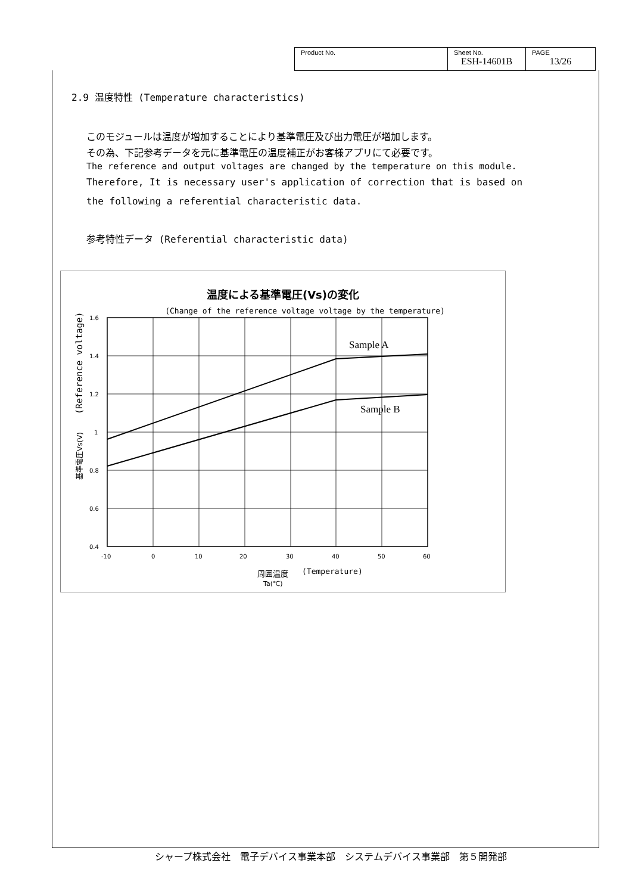| Product No. | Sheet No. ESH-14601B | PAGE 13/26 |
2.9 温度特性 (Temperature characteristics)
このモジュールは温度が増加することにより基準電圧及び出力電圧が増加します。
その為、下記参考データを元に基準電圧の温度補正がお客様アプリにて必要です。
The reference and output voltages are changed by the temperature on this module.
Therefore, It is necessary user's application of correction that is based on
the following a referential characteristic data.
参考特性データ (Referential characteristic data)
温度による基準電圧(Vs)の変化
(Change of the reference voltage voltage by the temperature)
Sample A
Sample B
1.6
1.4
1.2
1
0.8
0.6
0.4
-10
0
10
20
30
40
50
60
周囲温度
(Temperature)
Ta(℃)
基準電圧Vs(V)
(Reference voltage)
シャープ株式会社　電子デバイス事業本部　システムデバイス事業部　第５開発部